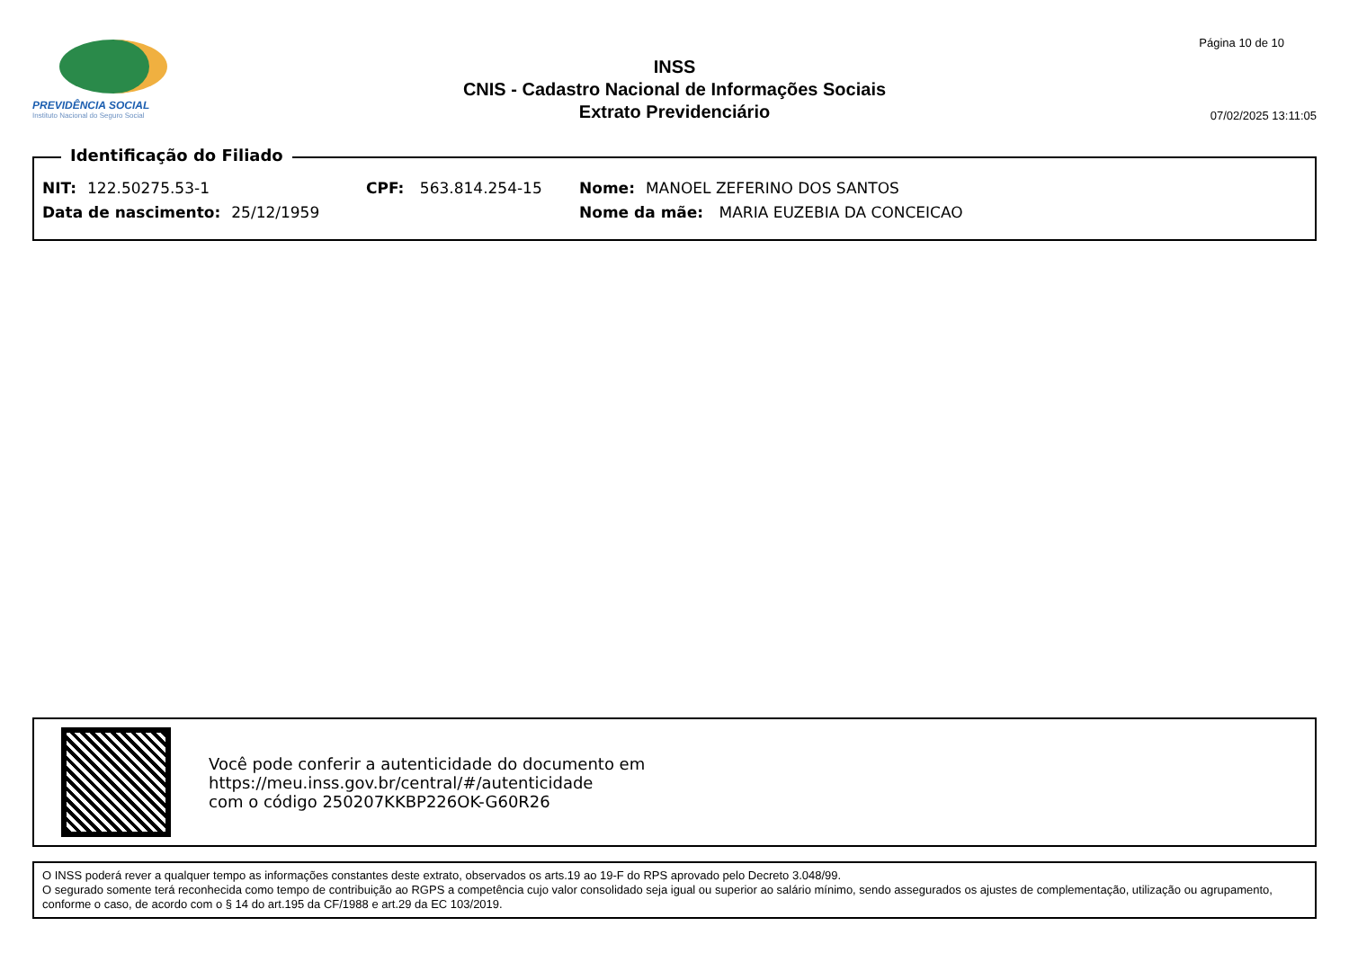PREVIDÊNCIA SOCIAL
Instituto Nacional do Seguro Social
INSS
CNIS - Cadastro Nacional de Informações Sociais
Extrato Previdenciário
Página 10 de 10
07/02/2025 13:11:05
Identificação do Filiado
NIT: 122.50275.53-1 CPF: 563.814.254-15 Nome: MANOEL ZEFERINO DOS SANTOS
Data de nascimento: 25/12/1959 Nome da mãe: MARIA EUZEBIA DA CONCEICAO
Você pode conferir a autenticidade do documento em
https://meu.inss.gov.br/central/#/autenticidade
com o código 250207KKBP226OK-G60R26
O INSS poderá rever a qualquer tempo as informações constantes deste extrato, observados os arts.19 ao 19-F do RPS aprovado pelo Decreto 3.048/99.
O segurado somente terá reconhecida como tempo de contribuição ao RGPS a competência cujo valor consolidado seja igual ou superior ao salário mínimo, sendo assegurados os ajustes de complementação, utilização ou agrupamento, conforme o caso, de acordo com o § 14 do art.195 da CF/1988 e art.29 da EC 103/2019.